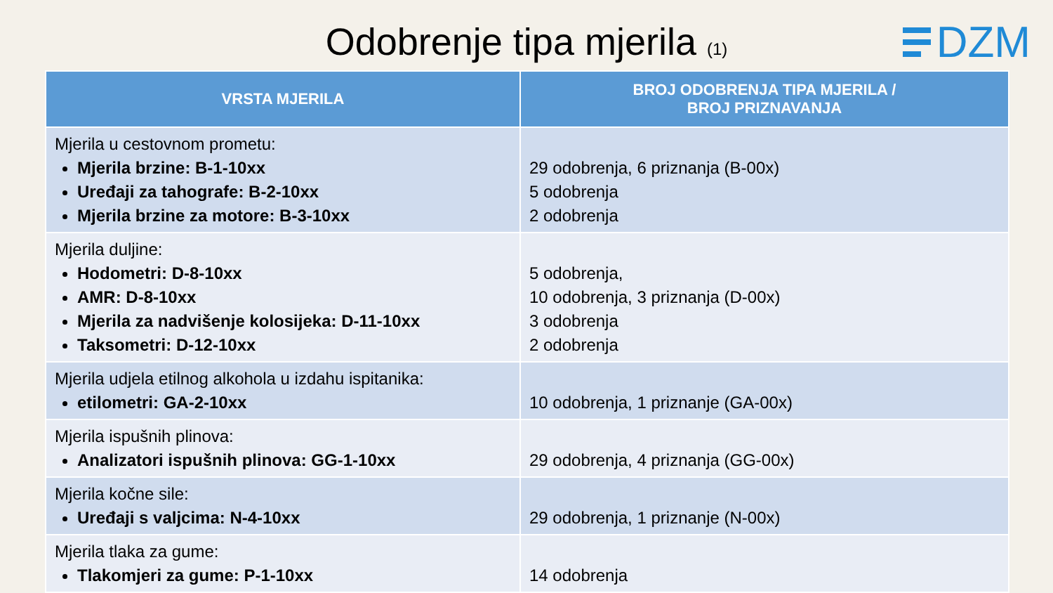Odobrenje tipa mjerila (1)
DZM
| VRSTA MJERILA | BROJ ODOBRENJA TIPA MJERILA / BROJ PRIZNAVANJA |
| --- | --- |
| Mjerila u cestovnom prometu: Mjerila brzine: B-1-10xx Uređaji za tahografe: B-2-10xx Mjerila brzine za motore: B-3-10xx | 29 odobrenja, 6 priznanja (B-00x) 5 odobrenja 2 odobrenja |
| Mjerila duljine: Hodometri: D-8-10xx AMR: D-8-10xx Mjerila za nadvišenje kolosijeka: D-11-10xx Taksometri: D-12-10xx | 5 odobrenja, 10 odobrenja, 3 priznanja (D-00x) 3 odobrenja 2 odobrenja |
| Mjerila udjela etilnog alkohola u izdahu ispitanika: etilometri: GA-2-10xx | 10 odobrenja, 1 priznanje (GA-00x) |
| Mjerila ispušnih plinova: Analizatori ispušnih plinova: GG-1-10xx | 29 odobrenja, 4 priznanja (GG-00x) |
| Mjerila kočne sile: Uređaji s valjcima: N-4-10xx | 29 odobrenja, 1 priznanje (N-00x) |
| Mjerila tlaka za gume: Tlakomjeri za gume: P-1-10xx | 14 odobrenja |